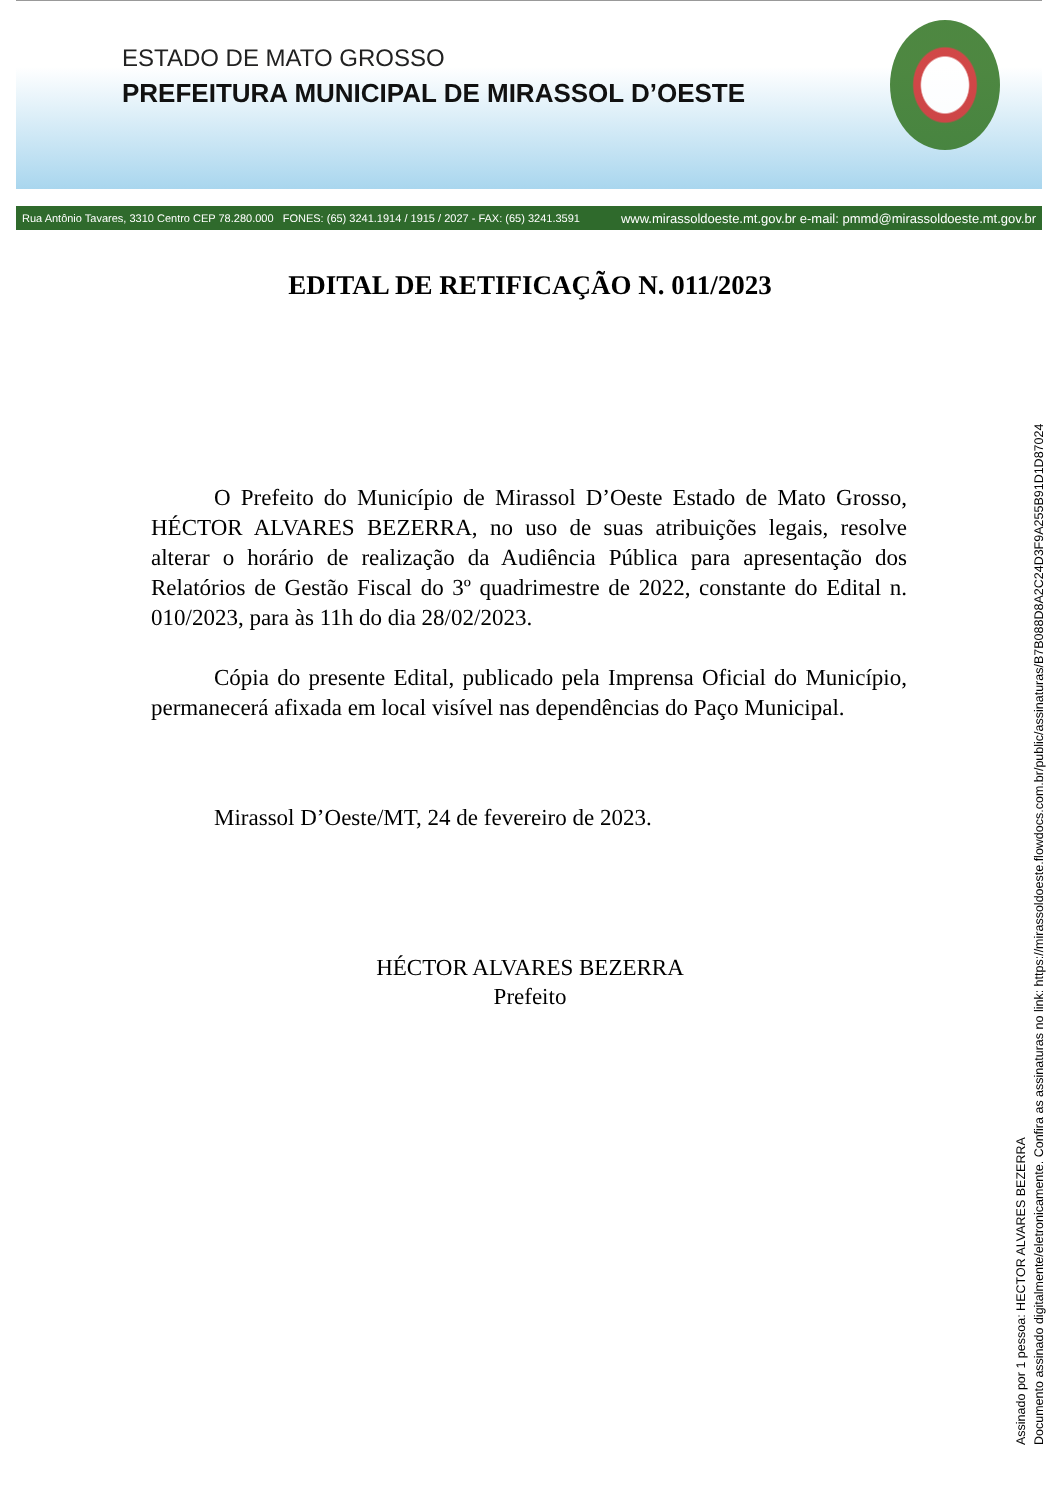ESTADO DE MATO GROSSO
PREFEITURA MUNICIPAL DE MIRASSOL D’OESTE
Rua Antônio Tavares, 3310 Centro CEP 78.280.000 FONES: (65) 3241.1914 / 1915 / 2027 - FAX: (65) 3241.3591 www.mirassoldoeste.mt.gov.br e-mail: pmmd@mirassoldoeste.mt.gov.br
EDITAL DE RETIFICAÇÃO N. 011/2023
O Prefeito do Município de Mirassol D’Oeste Estado de Mato Grosso, HÉCTOR ALVARES BEZERRA, no uso de suas atribuições legais, resolve alterar o horário de realização da Audiência Pública para apresentação dos Relatórios de Gestão Fiscal do 3º quadrimestre de 2022, constante do Edital n. 010/2023, para às 11h do dia 28/02/2023.
Cópia do presente Edital, publicado pela Imprensa Oficial do Município, permanecerá afixada em local visível nas dependências do Paço Municipal.
Mirassol D’Oeste/MT, 24 de fevereiro de 2023.
HÉCTOR ALVARES BEZERRA
Prefeito
Assinado por 1 pessoa: HECTOR ALVARES BEZERRA
Documento assinado digitalmente/eletronicamente. Confira as assinaturas no link: https://mirassoldoeste.flowdocs.com.br/public/assinaturas/B7B088D8A2C24D3F9A255B91D1D87024